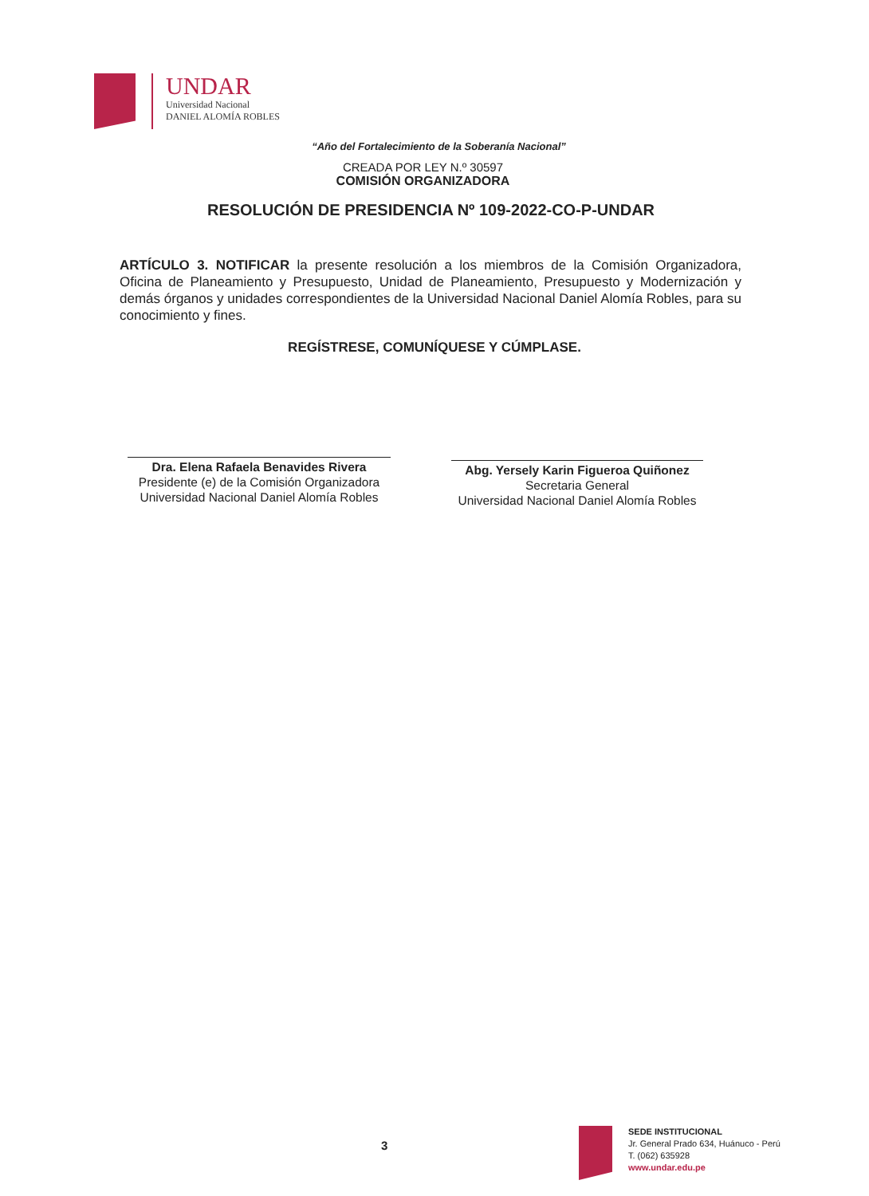UNDAR
Universidad Nacional
DANIEL ALOMÍA ROBLES
“Año del Fortalecimiento de la Soberanía Nacional”
CREADA POR LEY N.º 30597
COMISIÓN ORGANIZADORA
RESOLUCIÓN DE PRESIDENCIA Nº 109-2022-CO-P-UNDAR
ARTÍCULO 3. NOTIFICAR la presente resolución a los miembros de la Comisión Organizadora, Oficina de Planeamiento y Presupuesto, Unidad de Planeamiento, Presupuesto y Modernización y demás órganos y unidades correspondientes de la Universidad Nacional Daniel Alomía Robles, para su conocimiento y fines.
REGÍSTRESE, COMUNÍQUESE Y CÚMPLASE.
Dra. Elena Rafaela Benavides Rivera
Presidente (e) de la Comisión Organizadora
Universidad Nacional Daniel Alomía Robles
Abg. Yersely Karin Figueroa Quiñonez
Secretaria General
Universidad Nacional Daniel Alomía Robles
3
SEDE INSTITUCIONAL
Jr. General Prado 634, Huánuco - Perú
T. (062) 635928
www.undar.edu.pe